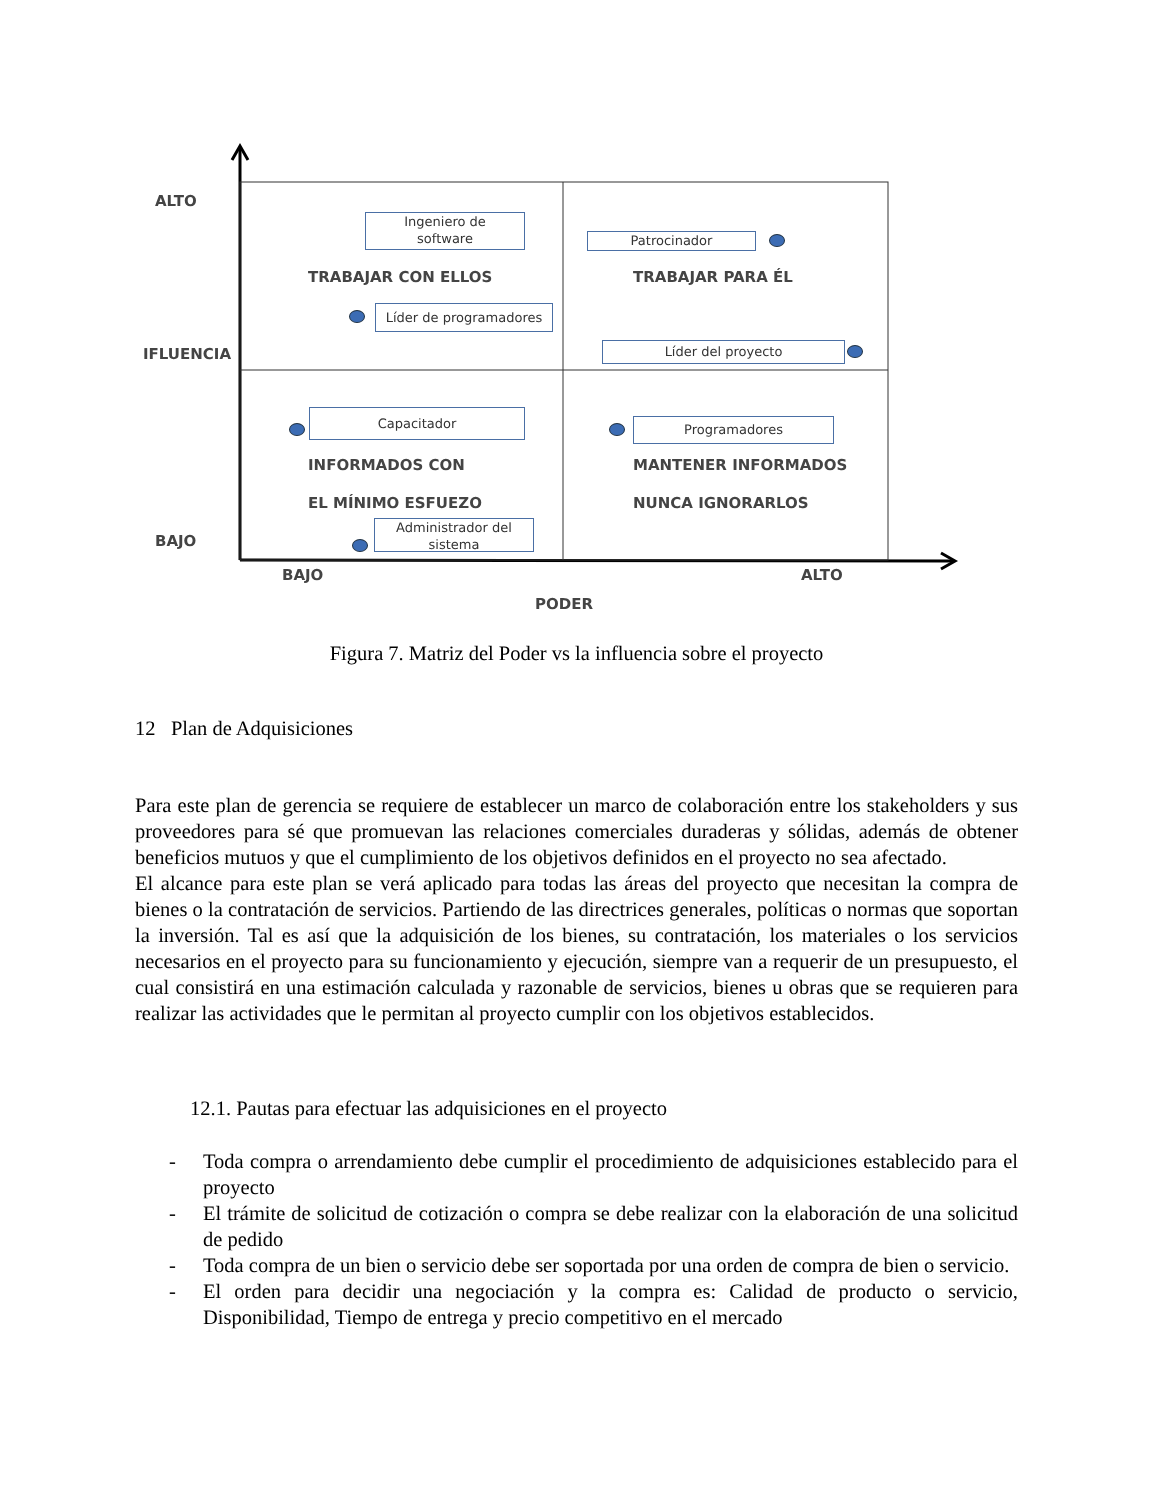ALTO
IFLUENCIA
BAJO
BAJO ALTO
PODER
Ingeniero de
software
TRABAJAR CON ELLOS
Líder de programadores
Patrocinador
TRABAJAR PARA ÉL
Líder del proyecto
Capacitador
INFORMADOS CON
EL MÍNIMO ESFUEZO
Administrador del
sistema
Programadores
MANTENER INFORMADOS
NUNCA IGNORARLOS
Figura 7. Matriz del Poder vs la influencia sobre el proyecto
12 Plan de Adquisiciones
Para este plan de gerencia se requiere de establecer un marco de colaboración entre los stakeholders y sus proveedores para sé que promuevan las relaciones comerciales duraderas y sólidas, además de obtener beneficios mutuos y que el cumplimiento de los objetivos definidos en el proyecto no sea afectado.
El alcance para este plan se verá aplicado para todas las áreas del proyecto que necesitan la compra de bienes o la contratación de servicios. Partiendo de las directrices generales, políticas o normas que soportan la inversión. Tal es así que la adquisición de los bienes, su contratación, los materiales o los servicios necesarios en el proyecto para su funcionamiento y ejecución, siempre van a requerir de un presupuesto, el cual consistirá en una estimación calculada y razonable de servicios, bienes u obras que se requieren para realizar las actividades que le permitan al proyecto cumplir con los objetivos establecidos.
12.1. Pautas para efectuar las adquisiciones en el proyecto
- Toda compra o arrendamiento debe cumplir el procedimiento de adquisiciones establecido para el proyecto
- El trámite de solicitud de cotización o compra se debe realizar con la elaboración de una solicitud de pedido
- Toda compra de un bien o servicio debe ser soportada por una orden de compra de bien o servicio.
- El orden para decidir una negociación y la compra es: Calidad de producto o servicio, Disponibilidad, Tiempo de entrega y precio competitivo en el mercado